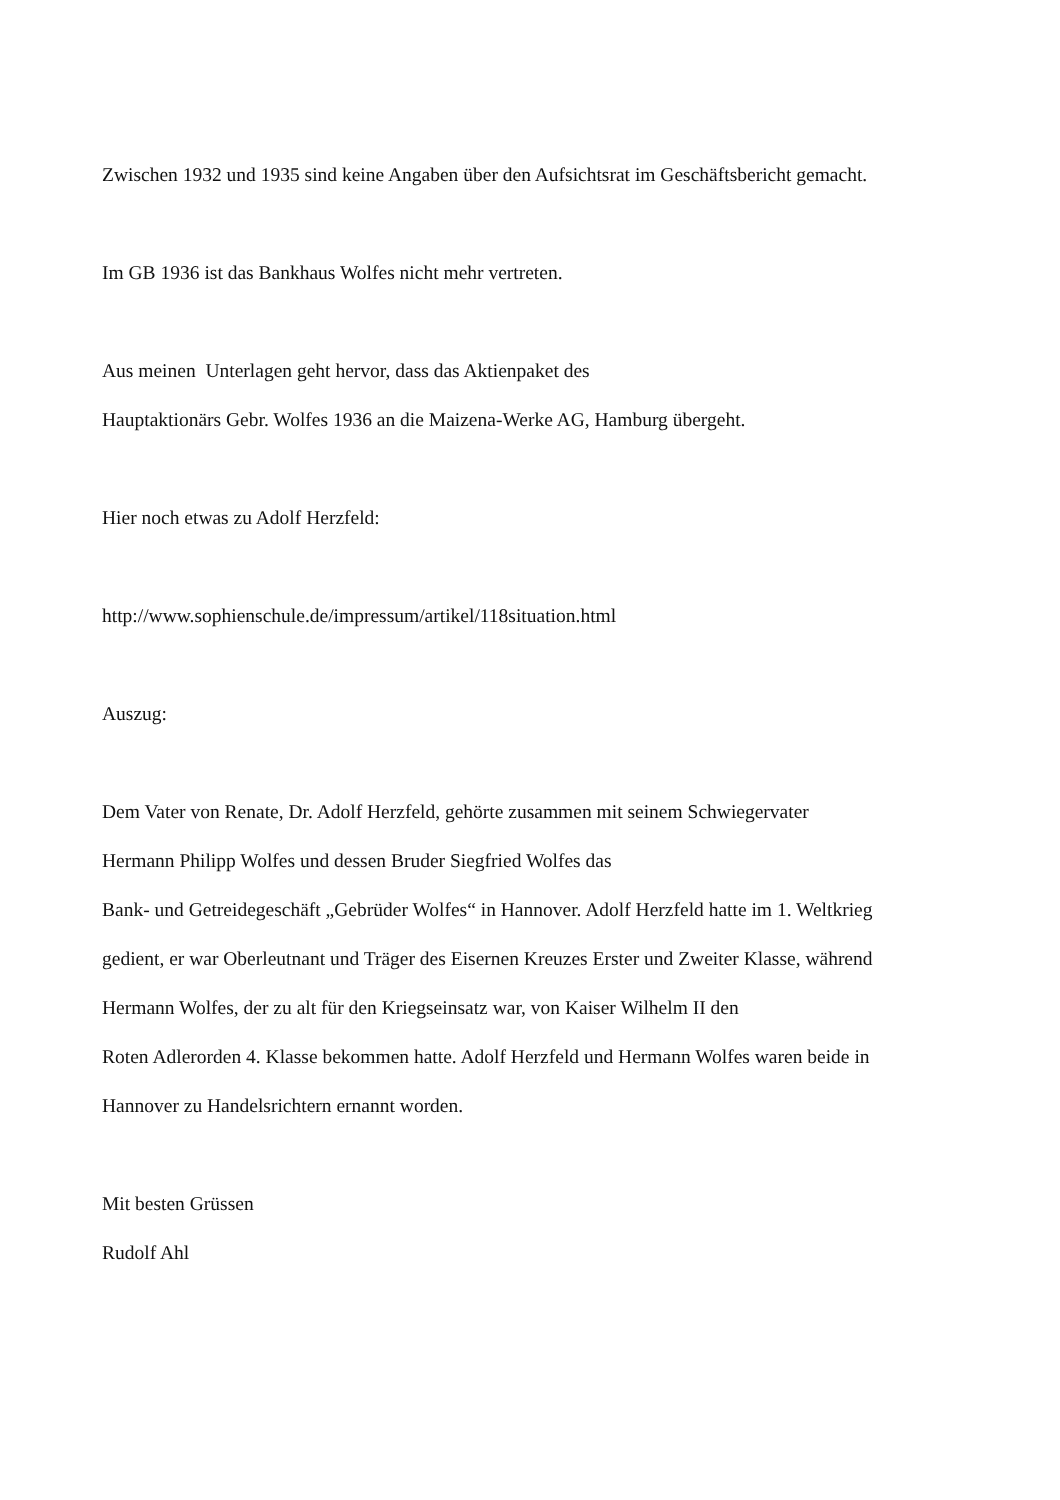Zwischen 1932 und 1935 sind keine Angaben über den Aufsichtsrat im Geschäftsbericht gemacht.
Im GB 1936 ist das Bankhaus Wolfes nicht mehr vertreten.
Aus meinen Unterlagen geht hervor, dass das Aktienpaket des
Hauptaktionärs Gebr. Wolfes 1936 an die Maizena-Werke AG, Hamburg übergeht.
Hier noch etwas zu Adolf Herzfeld:
http://www.sophienschule.de/impressum/artikel/118situation.html
Auszug:
Dem Vater von Renate, Dr. Adolf Herzfeld, gehörte zusammen mit seinem Schwiegervater
Hermann Philipp Wolfes und dessen Bruder Siegfried Wolfes das
Bank- und Getreidegeschäft „Gebrüder Wolfes“ in Hannover. Adolf Herzfeld hatte im 1. Weltkrieg
gedient, er war Oberleutnant und Träger des Eisernen Kreuzes Erster und Zweiter Klasse, während
Hermann Wolfes, der zu alt für den Kriegseinsatz war, von Kaiser Wilhelm II den
Roten Adlerorden 4. Klasse bekommen hatte. Adolf Herzfeld und Hermann Wolfes waren beide in
Hannover zu Handelsrichtern ernannt worden.
Mit besten Grüssen
Rudolf Ahl